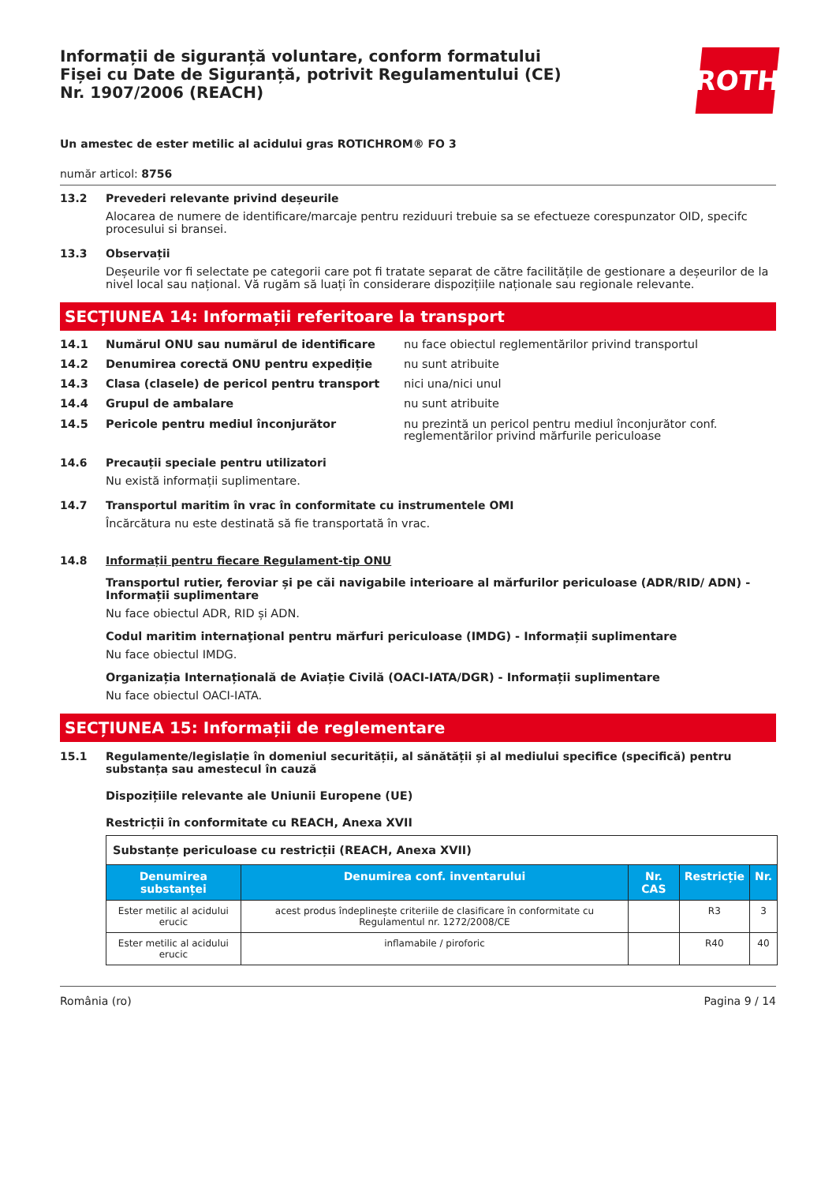Informații de siguranță voluntare, conform formatului
Fișei cu Date de Siguranță, potrivit Regulamentului (CE)
Nr. 1907/2006 (REACH)
ROTH
Un amestec de ester metilic al acidului gras ROTICHROM® FO 3
număr articol: 8756
13.2 Prevederi relevante privind deșeurile
Alocarea de numere de identificare/marcaje pentru reziduuri trebuie sa se efectueze corespunzator OID, specifc procesului si bransei.
13.3 Observații
Deșeurile vor fi selectate pe categorii care pot fi tratate separat de către facilitățile de gestionare a deșeurilor de la nivel local sau național. Vă rugăm să luați în considerare dispozițiile naționale sau regionale relevante.
SECȚIUNEA 14: Informații referitoare la transport
14.1 Numărul ONU sau numărul de identificare nu face obiectul reglementărilor privind transportul
14.2 Denumirea corectă ONU pentru expediție nu sunt atribuite
14.3 Clasa (clasele) de pericol pentru transport nici una/nici unul
14.4 Grupul de ambalare nu sunt atribuite
14.5 Pericole pentru mediul înconjurător nu prezintă un pericol pentru mediul înconjurător conf. reglementărilor privind mărfurile periculoase
14.6 Precauții speciale pentru utilizatori
Nu există informații suplimentare.
14.7 Transportul maritim în vrac în conformitate cu instrumentele OMI
Încărcătura nu este destinată să fie transportată în vrac.
14.8 Informații pentru fiecare Regulament-tip ONU
Transportul rutier, feroviar și pe căi navigabile interioare al mărfurilor periculoase (ADR/RID/ ADN) - Informații suplimentare
Nu face obiectul ADR, RID și ADN.
Codul maritim internaţional pentru mărfuri periculoase (IMDG) - Informații suplimentare
Nu face obiectul IMDG.
Organizația Internațională de Aviație Civilă (OACI-IATA/DGR) - Informații suplimentare
Nu face obiectul OACI-IATA.
SECȚIUNEA 15: Informații de reglementare
15.1 Regulamente/legislație în domeniul securității, al sănătății și al mediului specifice (specifică) pentru substanța sau amestecul în cauză
Dispozițiile relevante ale Uniunii Europene (UE)
Restricții în conformitate cu REACH, Anexa XVII
| Substanțe periculoase cu restricții (REACH, Anexa XVII) | | | | |
| Denumirea substanței | Denumirea conf. inventarului | Nr. CAS | Restricție | Nr. |
| Ester metilic al acidului erucic | acest produs îndeplinește criteriile de clasificare în conformitate cu Regulamentul nr. 1272/2008/CE | | R3 | 3 |
| Ester metilic al acidului erucic | inflamabile / piroforic | | R40 | 40 |
România (ro) Pagina 9 / 14